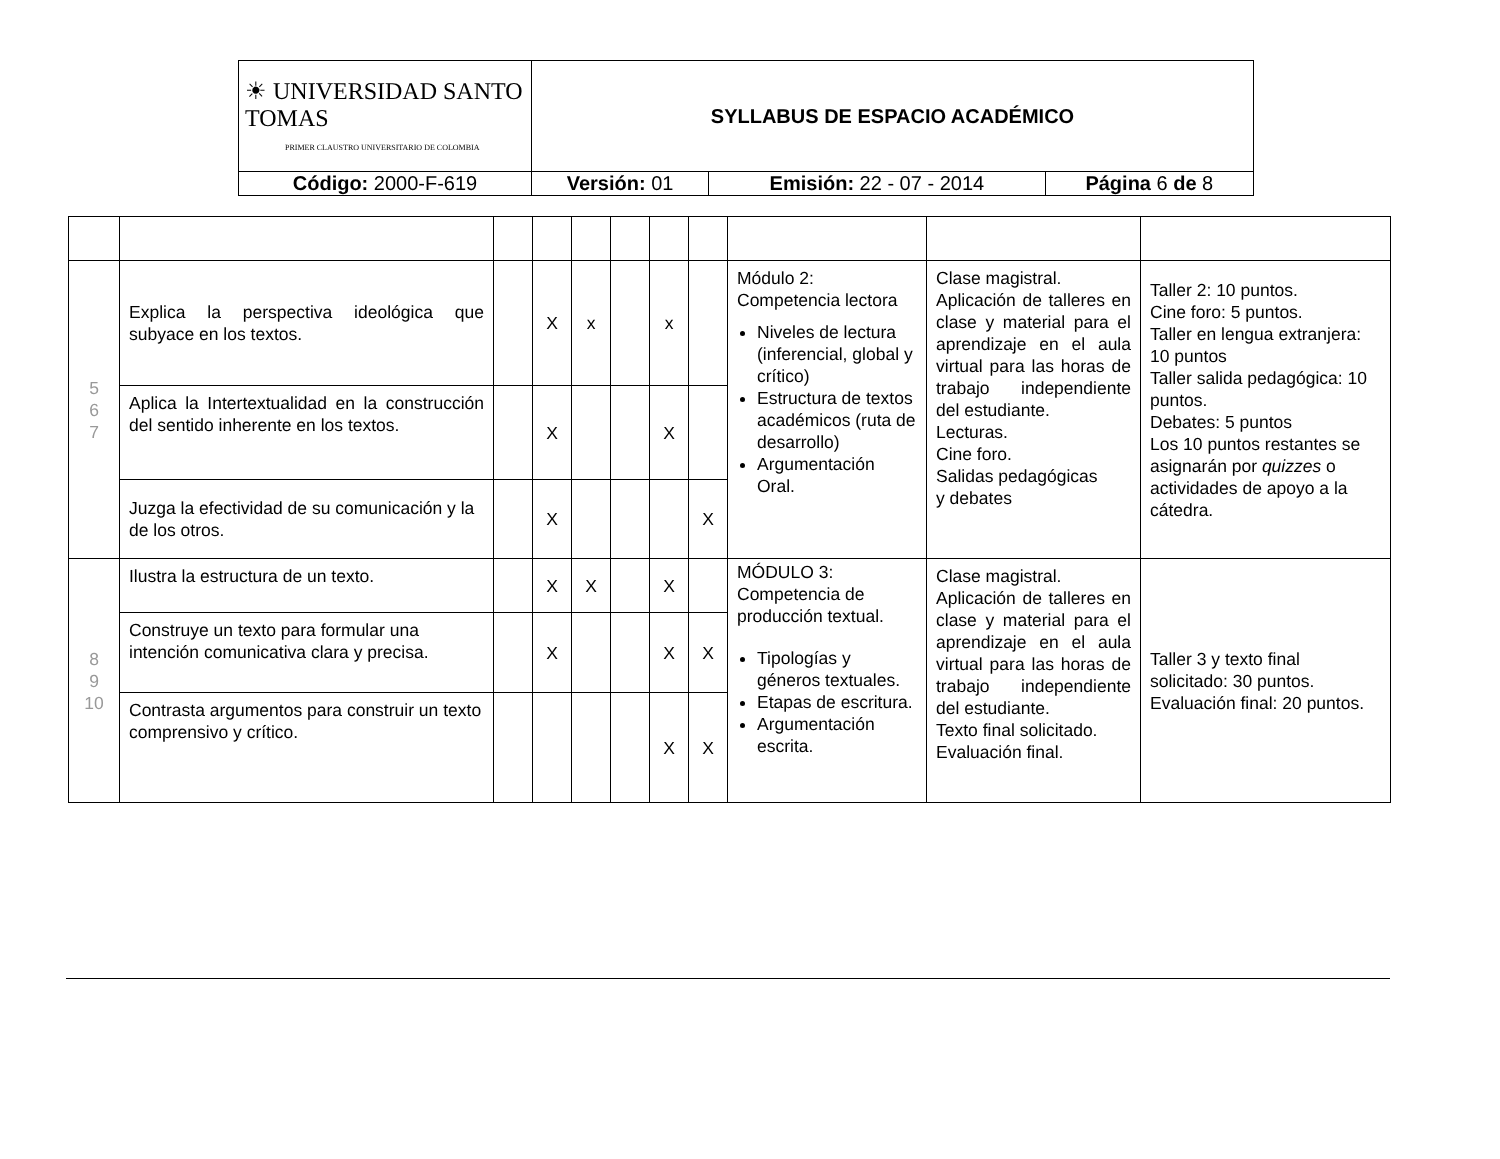| ☀ UNIVERSIDAD SANTO TOMAS PRIMER CLAUSTRO UNIVERSITARIO DE COLOMBIA | SYLLABUS DE ESPACIO ACADÉMICO | | |
| Código: 2000-F-619 | Versión: 01 | Emisión: 22 - 07 - 2014 | Página 6 de 8 |
| 5 6 7 | Explica la perspectiva ideológica que subyace en los textos. | | X | x | | x | | Módulo 2: Competencia lectora Niveles de lectura (inferencial, global y crítico) Estructura de textos académicos (ruta de desarrollo) Argumentación Oral. | Clase magistral. Aplicación de talleres en clase y material para el aprendizaje en el aula virtual para las horas de trabajo independiente del estudiante. Lecturas. Cine foro. Salidas pedagógicas y debates | Taller 2: 10 puntos. Cine foro: 5 puntos. Taller en lengua extranjera: 10 puntos Taller salida pedagógica: 10 puntos. Debates: 5 puntos Los 10 puntos restantes se asignarán por quizzes o actividades de apoyo a la cátedra. |
| | Aplica la Intertextualidad en la construcción del sentido inherente en los textos. | | X | | | X | | | | |
| | Juzga la efectividad de su comunicación y la de los otros. | | X | | | | X | | | |
| 8 9 10 | Ilustra la estructura de un texto. | | X | X | | X | | MÓDULO 3: Competencia de producción textual. Tipologías y géneros textuales. Etapas de escritura. Argumentación escrita. | Clase magistral. Aplicación de talleres en clase y material para el aprendizaje en el aula virtual para las horas de trabajo independiente del estudiante. Texto final solicitado. Evaluación final. | Taller 3 y texto final solicitado: 30 puntos. Evaluación final: 20 puntos. |
| | Construye un texto para formular una intención comunicativa clara y precisa. | | X | | | X | X | | | |
| | Contrasta argumentos para construir un texto comprensivo y crítico. | | | | | X | X | | | |